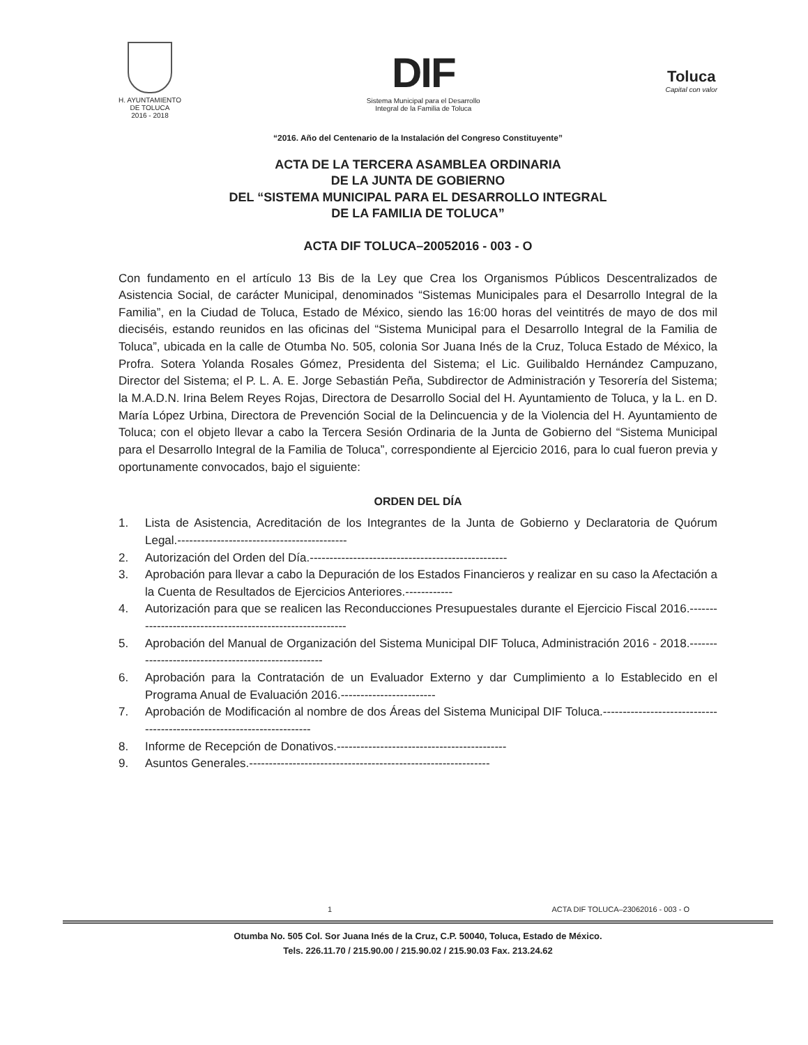H. AYUNTAMIENTO
DE TOLUCA
2016 - 2018
DIF
Sistema Municipal para el Desarrollo
Integral de la Familia de Toluca
Toluca
Capital con valor
“2016. Año del Centenario de la Instalación del Congreso Constituyente”
ACTA DE LA TERCERA ASAMBLEA ORDINARIA
DE LA JUNTA DE GOBIERNO
DEL “SISTEMA MUNICIPAL PARA EL DESARROLLO INTEGRAL
DE LA FAMILIA DE TOLUCA”
ACTA DIF TOLUCA–20052016 - 003 - O
Con fundamento en el artículo 13 Bis de la Ley que Crea los Organismos Públicos Descentralizados de Asistencia Social, de carácter Municipal, denominados “Sistemas Municipales para el Desarrollo Integral de la Familia”, en la Ciudad de Toluca, Estado de México, siendo las 16:00 horas del veintitrés de mayo de dos mil dieciséis, estando reunidos en las oficinas del “Sistema Municipal para el Desarrollo Integral de la Familia de Toluca”, ubicada en la calle de Otumba No. 505, colonia Sor Juana Inés de la Cruz, Toluca Estado de México, la Profra. Sotera Yolanda Rosales Gómez, Presidenta del Sistema; el Lic. Guilibaldo Hernández Campuzano, Director del Sistema; el P. L. A. E. Jorge Sebastián Peña, Subdirector de Administración y Tesorería del Sistema; la M.A.D.N. Irina Belem Reyes Rojas, Directora de Desarrollo Social del H. Ayuntamiento de Toluca, y la L. en D. María López Urbina, Directora de Prevención Social de la Delincuencia y de la Violencia del H. Ayuntamiento de Toluca; con el objeto llevar a cabo la Tercera Sesión Ordinaria de la Junta de Gobierno del “Sistema Municipal para el Desarrollo Integral de la Familia de Toluca”, correspondiente al Ejercicio 2016, para lo cual fueron previa y oportunamente convocados, bajo el siguiente:
ORDEN DEL DÍA
1. Lista de Asistencia, Acreditación de los Integrantes de la Junta de Gobierno y Declaratoria de Quórum Legal.-------------------------------------------
2. Autorización del Orden del Día.--------------------------------------------------
3. Aprobación para llevar a cabo la Depuración de los Estados Financieros y realizar en su caso la Afectación a la Cuenta de Resultados de Ejercicios Anteriores.------------
4. Autorización para que se realicen las Reconducciones Presupuestales durante el Ejercicio Fiscal 2016.----------------------------------------------------------
5. Aprobación del Manual de Organización del Sistema Municipal DIF Toluca, Administración 2016 - 2018.----------------------------------------------------
6. Aprobación para la Contratación de un Evaluador Externo y dar Cumplimiento a lo Establecido en el Programa Anual de Evaluación 2016.------------------------
7. Aprobación de Modificación al nombre de dos Áreas del Sistema Municipal DIF Toluca.-----------------------------------------------------------------------
8. Informe de Recepción de Donativos.-------------------------------------------
9. Asuntos Generales.-------------------------------------------------------------
1 ACTA DIF TOLUCA–23062016 - 003 - O
Otumba No. 505 Col. Sor Juana Inés de la Cruz, C.P. 50040, Toluca, Estado de México.
Tels. 226.11.70 / 215.90.00 / 215.90.02 / 215.90.03 Fax. 213.24.62